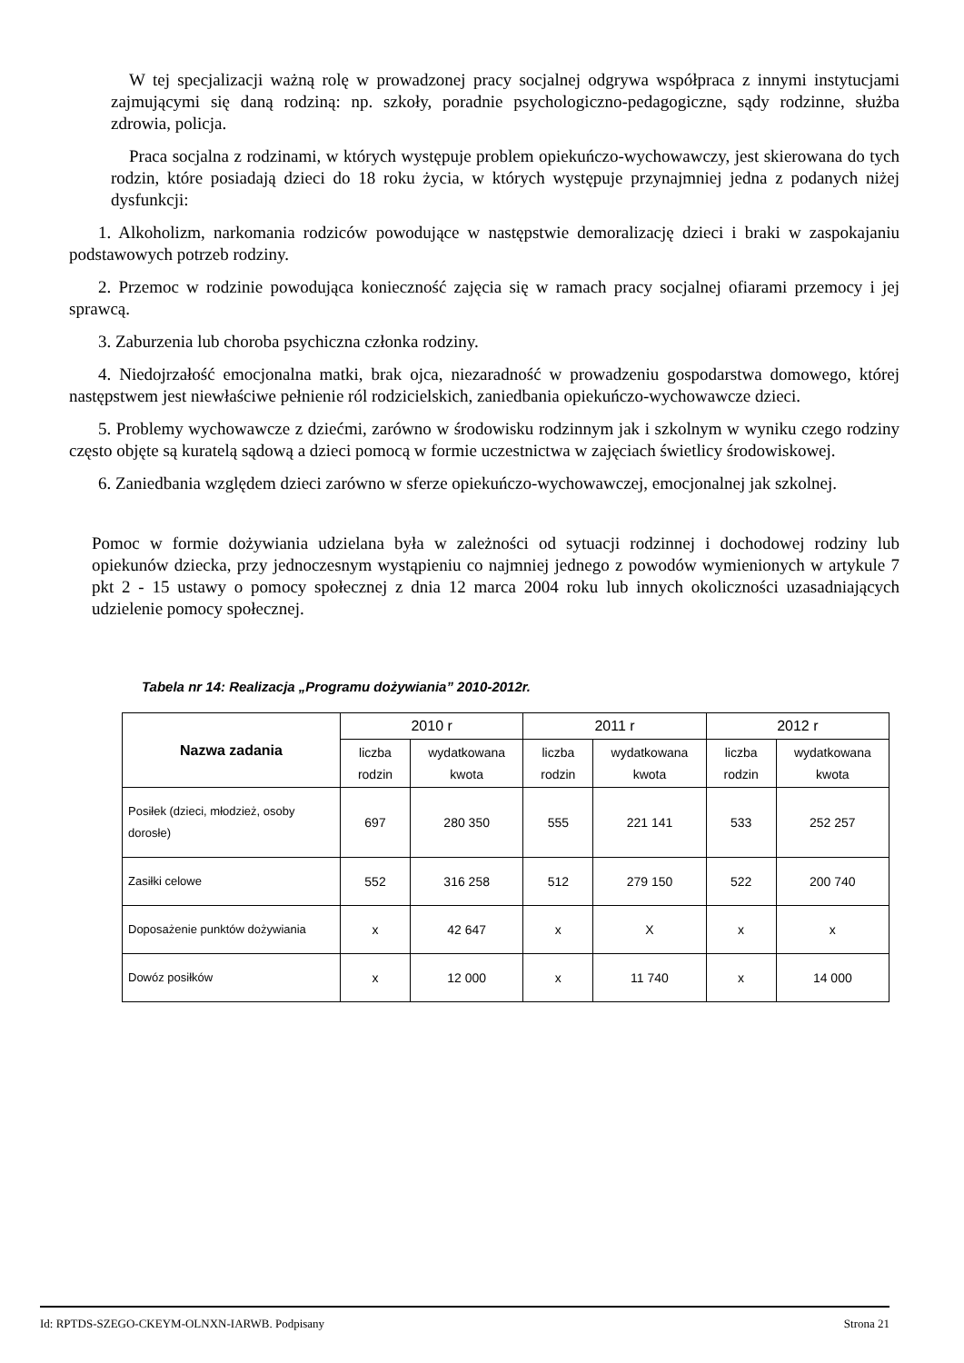W tej specjalizacji ważną rolę w prowadzonej pracy socjalnej odgrywa współpraca z innymi instytucjami zajmującymi się daną rodziną: np. szkoły, poradnie psychologiczno-pedagogiczne, sądy rodzinne, służba zdrowia, policja.
Praca socjalna z rodzinami, w których występuje problem opiekuńczo-wychowawczy, jest skierowana do tych rodzin, które posiadają dzieci do 18 roku życia, w których występuje przynajmniej jedna z podanych niżej dysfunkcji:
1. Alkoholizm, narkomania rodziców powodujące w następstwie demoralizację dzieci i braki w zaspokajaniu podstawowych potrzeb rodziny.
2. Przemoc w rodzinie powodująca konieczność zajęcia się w ramach pracy socjalnej ofiarami przemocy i jej sprawcą.
3. Zaburzenia lub choroba psychiczna członka rodziny.
4. Niedojrzałość emocjonalna matki, brak ojca, niezaradność w prowadzeniu gospodarstwa domowego, której następstwem jest niewłaściwe pełnienie ról rodzicielskich, zaniedbania opiekuńczo-wychowawcze dzieci.
5. Problemy wychowawcze z dziećmi, zarówno w środowisku rodzinnym jak i szkolnym w wyniku czego rodziny często objęte są kuratelą sądową a dzieci pomocą w formie uczestnictwa w zajęciach świetlicy środowiskowej.
6. Zaniedbania względem dzieci zarówno w sferze opiekuńczo-wychowawczej, emocjonalnej jak szkolnej.
Pomoc w formie dożywiania udzielana była w zależności od sytuacji rodzinnej i dochodowej rodziny lub opiekunów dziecka, przy jednoczesnym wystąpieniu co najmniej jednego z powodów wymienionych w artykule 7 pkt 2 - 15 ustawy o pomocy społecznej z dnia 12 marca 2004 roku lub innych okoliczności uzasadniających udzielenie pomocy społecznej.
Tabela nr 14: Realizacja „Programu dożywiania” 2010-2012r.
| Nazwa zadania | 2010 r | | 2011 r | | 2012 r | |
| --- | --- | --- | --- | --- | --- | --- |
| | liczba rodzin | wydatkowana kwota | liczba rodzin | wydatkowana kwota | liczba rodzin | wydatkowana kwota |
| Posiłek (dzieci, młodzież, osoby dorosłe) | 697 | 280 350 | 555 | 221 141 | 533 | 252 257 |
| Zasiłki celowe | 552 | 316 258 | 512 | 279 150 | 522 | 200 740 |
| Doposażenie punktów dożywiania | x | 42 647 | x | X | x | x |
| Dowóz posiłków | x | 12 000 | x | 11 740 | x | 14 000 |
Id: RPTDS-SZEGO-CKEYM-OLNXN-IARWB. Podpisany Strona 21